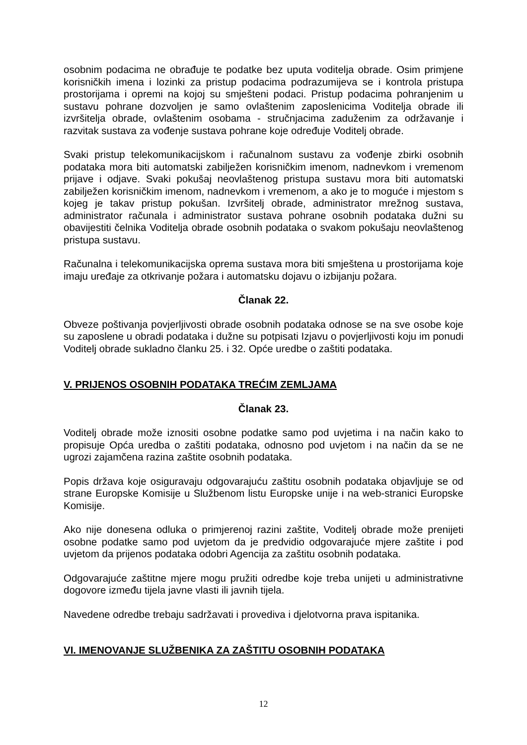osobnim podacima ne obrađuje te podatke bez uputa voditelja obrade. Osim primjene korisničkih imena i lozinki za pristup podacima podrazumijeva se i kontrola pristupa prostorijama i opremi na kojoj su smješteni podaci. Pristup podacima pohranjenim u sustavu pohrane dozvoljen je samo ovlaštenim zaposlenicima Voditelja obrade ili izvršitelja obrade, ovlaštenim osobama - stručnjacima zaduženim za održavanje i razvitak sustava za vođenje sustava pohrane koje određuje Voditelj obrade.
Svaki pristup telekomunikacijskom i računalnom sustavu za vođenje zbirki osobnih podataka mora biti automatski zabilježen korisničkim imenom, nadnevkom i vremenom prijave i odjave. Svaki pokušaj neovlaštenog pristupa sustavu mora biti automatski zabilježen korisničkim imenom, nadnevkom i vremenom, a ako je to moguće i mjestom s kojeg je takav pristup pokušan. Izvršitelj obrade, administrator mrežnog sustava, administrator računala i administrator sustava pohrane osobnih podataka dužni su obavijestiti čelnika Voditelja obrade osobnih podataka o svakom pokušaju neovlaštenog pristupa sustavu.
Računalna i telekomunikacijska oprema sustava mora biti smještena u prostorijama koje imaju uređaje za otkrivanje požara i automatsku dojavu o izbijanju požara.
Članak 22.
Obveze poštivanja povjerljivosti obrade osobnih podataka odnose se na sve osobe koje su zaposlene u obradi podataka i dužne su potpisati Izjavu o povjerljivosti koju im ponudi Voditelj obrade sukladno članku 25. i 32. Opće uredbe o zaštiti podataka.
V. PRIJENOS OSOBNIH PODATAKA TREĆIM ZEMLJAMA
Članak 23.
Voditelj obrade može iznositi osobne podatke samo pod uvjetima i na način kako to propisuje Opća uredba o zaštiti podataka, odnosno pod uvjetom i na način da se ne ugrozi zajamčena razina zaštite osobnih podataka.
Popis država koje osiguravaju odgovarajuću zaštitu osobnih podataka objavljuje se od strane Europske Komisije u Službenom listu Europske unije i na web-stranici Europske Komisije.
Ako nije donesena odluka o primjerenoj razini zaštite, Voditelj obrade može prenijeti osobne podatke samo pod uvjetom da je predvidio odgovarajuće mjere zaštite i pod uvjetom da prijenos podataka odobri Agencija za zaštitu osobnih podataka.
Odgovarajuće zaštitne mjere mogu pružiti odredbe koje treba unijeti u administrativne dogovore između tijela javne vlasti ili javnih tijela.
Navedene odredbe trebaju sadržavati i provediva i djelotvorna prava ispitanika.
VI. IMENOVANJE SLUŽBENIKA ZA ZAŠTITU OSOBNIH PODATAKA
12